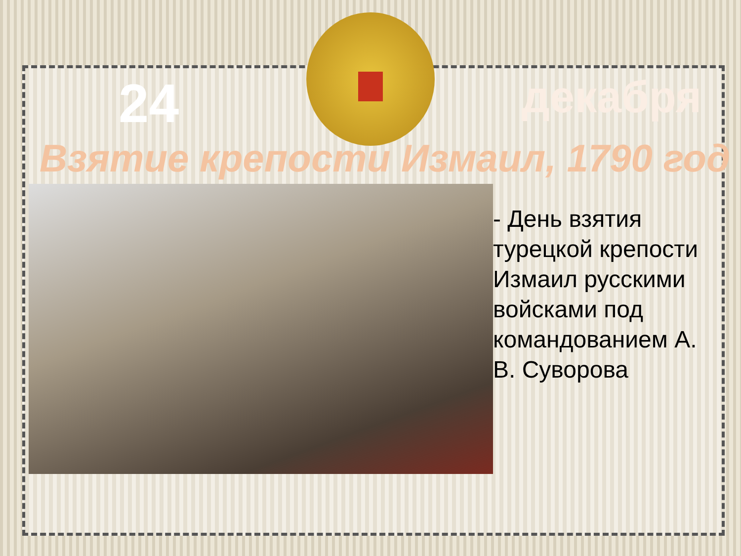24 декабря
Взятие крепости Измаил, 1790 год
- День взятия турецкой крепости Измаил русскими войсками под командованием А. В. Суворова